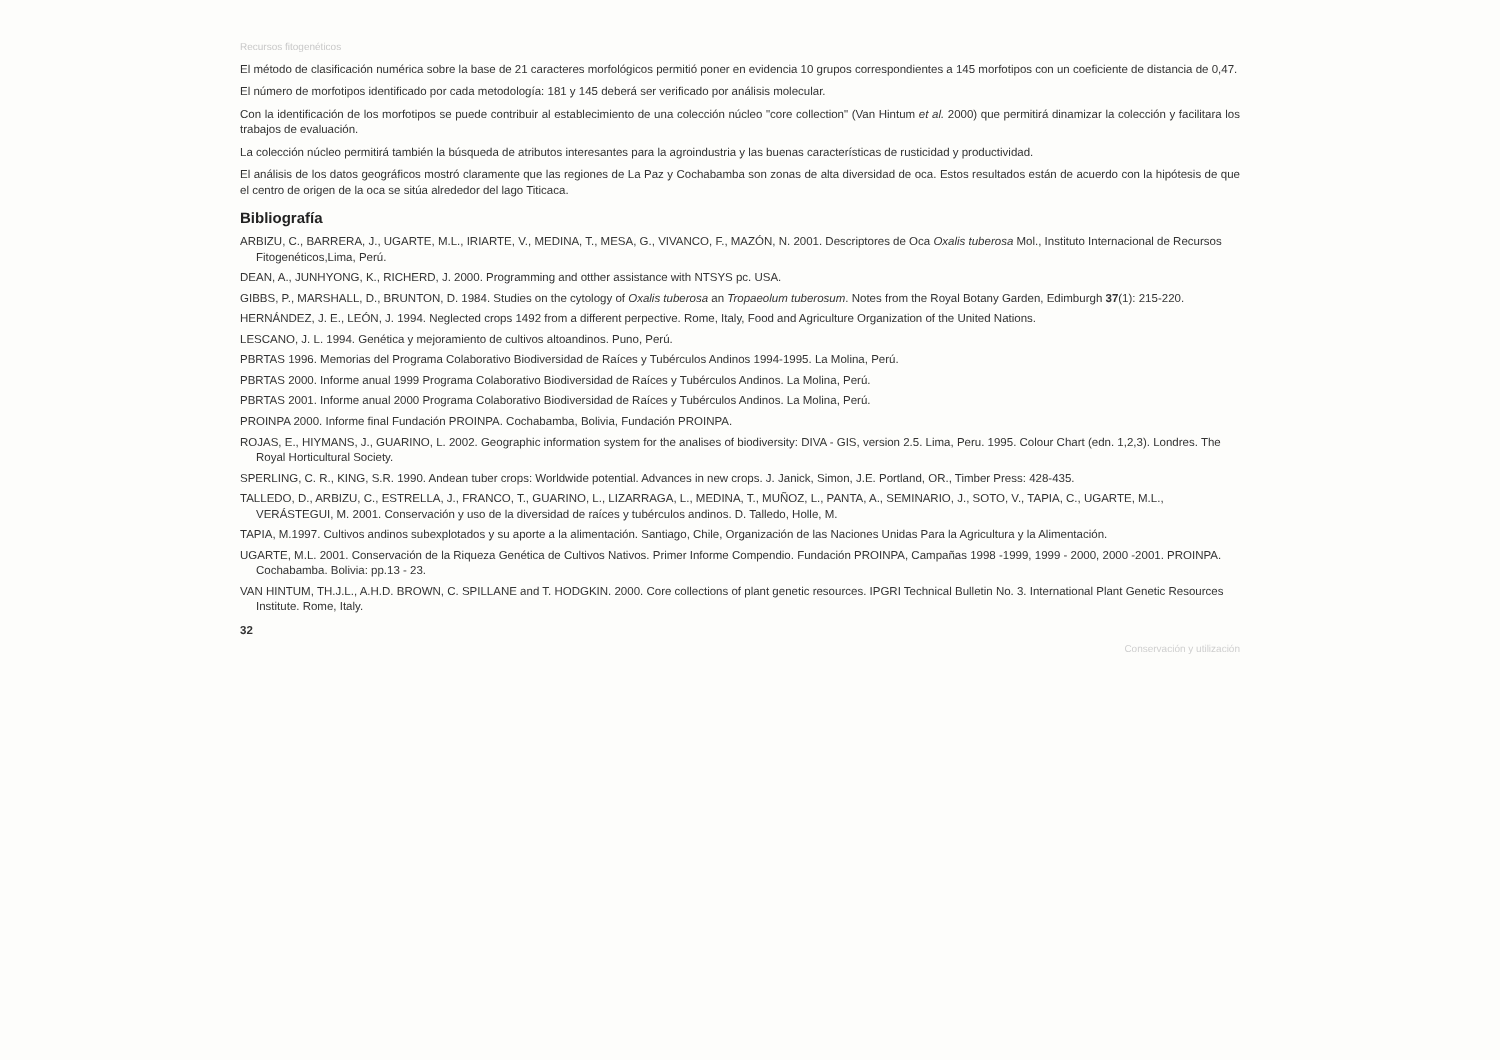Recursos fitogenéticos
El método de clasificación numérica sobre la base de 21 caracteres morfológicos permitió poner en evidencia 10 grupos correspondientes a 145 morfotipos con un coeficiente de distancia de 0,47.
El número de morfotipos identificado por cada metodología: 181 y 145 deberá ser verificado por análisis molecular.
Con la identificación de los morfotipos se puede contribuir al establecimiento de una colección núcleo "core collection" (Van Hintum et al. 2000) que permitirá dinamizar la colección y facilitara los trabajos de evaluación.
La colección núcleo permitirá también la búsqueda de atributos interesantes para la agroindustria y las buenas características de rusticidad y productividad.
El análisis de los datos geográficos mostró claramente que las regiones de La Paz y Cochabamba son zonas de alta diversidad de oca. Estos resultados están de acuerdo con la hipótesis de que el centro de origen de la oca se sitúa alrededor del lago Titicaca.
Bibliografía
ARBIZU, C., BARRERA, J., UGARTE, M.L., IRIARTE, V., MEDINA, T., MESA, G., VIVANCO, F., MAZÓN, N. 2001. Descriptores de Oca Oxalis tuberosa Mol., Instituto Internacional de Recursos Fitogenéticos,Lima, Perú.
DEAN, A., JUNHYONG, K., RICHERD, J. 2000. Programming and otther assistance with NTSYS pc. USA.
GIBBS, P., MARSHALL, D., BRUNTON, D. 1984. Studies on the cytology of Oxalis tuberosa an Tropaeolum tuberosum. Notes from the Royal Botany Garden, Edimburgh 37(1): 215-220.
HERNÁNDEZ, J. E., LEÓN, J. 1994. Neglected crops 1492 from a different perpective. Rome, Italy, Food and Agriculture Organization of the United Nations.
LESCANO, J. L. 1994. Genética y mejoramiento de cultivos altoandinos. Puno, Perú.
PBRTAS 1996. Memorias del Programa Colaborativo Biodiversidad de Raíces y Tubérculos Andinos 1994-1995. La Molina, Perú.
PBRTAS 2000. Informe anual 1999 Programa Colaborativo Biodiversidad de Raíces y Tubérculos Andinos. La Molina, Perú.
PBRTAS 2001. Informe anual 2000 Programa Colaborativo Biodiversidad de Raíces y Tubérculos Andinos. La Molina, Perú.
PROINPA 2000. Informe final Fundación PROINPA. Cochabamba, Bolivia, Fundación PROINPA.
ROJAS, E., HIYMANS, J., GUARINO, L. 2002. Geographic information system for the analises of biodiversity: DIVA - GIS, version 2.5. Lima, Peru. 1995. Colour Chart (edn. 1,2,3). Londres. The Royal Horticultural Society.
SPERLING, C. R., KING, S.R. 1990. Andean tuber crops: Worldwide potential. Advances in new crops. J. Janick, Simon, J.E. Portland, OR., Timber Press: 428-435.
TALLEDO, D., ARBIZU, C., ESTRELLA, J., FRANCO, T., GUARINO, L., LIZARRAGA, L., MEDINA, T., MUÑOZ, L., PANTA, A., SEMINARIO, J., SOTO, V., TAPIA, C., UGARTE, M.L., VERÁSTEGUI, M. 2001. Conservación y uso de la diversidad de raíces y tubérculos andinos. D. Talledo, Holle, M.
TAPIA, M.1997. Cultivos andinos subexplotados y su aporte a la alimentación. Santiago, Chile, Organización de las Naciones Unidas Para la Agricultura y la Alimentación.
UGARTE, M.L. 2001. Conservación de la Riqueza Genética de Cultivos Nativos. Primer Informe Compendio. Fundación PROINPA, Campañas 1998 -1999, 1999 - 2000, 2000 -2001. PROINPA. Cochabamba. Bolivia: pp.13 - 23.
VAN HINTUM, TH.J.L., A.H.D. BROWN, C. SPILLANE and T. HODGKIN. 2000. Core collections of plant genetic resources. IPGRI Technical Bulletin No. 3. International Plant Genetic Resources Institute. Rome, Italy.
32
Conservación y utilización